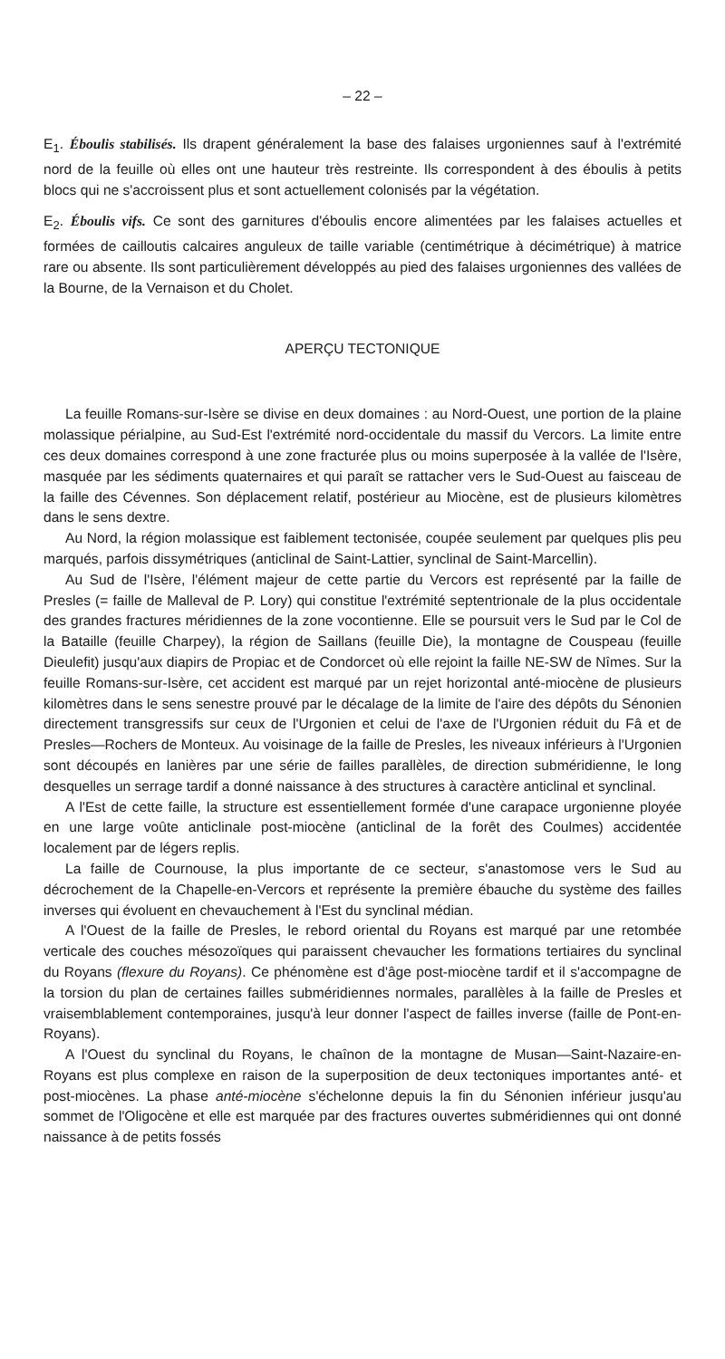– 22 –
E<sub>1</sub>. Éboulis stabilisés. Ils drapent généralement la base des falaises urgoniennes sauf à l'extrémité nord de la feuille où elles ont une hauteur très restreinte. Ils correspondent à des éboulis à petits blocs qui ne s'accroissent plus et sont actuellement colonisés par la végétation.
E<sub>2</sub>. Éboulis vifs. Ce sont des garnitures d'éboulis encore alimentées par les falaises actuelles et formées de cailloutis calcaires anguleux de taille variable (centimétrique à décimétrique) à matrice rare ou absente. Ils sont particulièrement développés au pied des falaises urgoniennes des vallées de la Bourne, de la Vernaison et du Cholet.
APERÇU TECTONIQUE
La feuille Romans-sur-Isère se divise en deux domaines : au Nord-Ouest, une portion de la plaine molassique périalpine, au Sud-Est l'extrémité nord-occidentale du massif du Vercors. La limite entre ces deux domaines correspond à une zone fracturée plus ou moins superposée à la vallée de l'Isère, masquée par les sédiments quaternaires et qui paraît se rattacher vers le Sud-Ouest au faisceau de la faille des Cévennes. Son déplacement relatif, postérieur au Miocène, est de plusieurs kilomètres dans le sens dextre.
Au Nord, la région molassique est faiblement tectonisée, coupée seulement par quelques plis peu marqués, parfois dissymétriques (anticlinal de Saint-Lattier, synclinal de Saint-Marcellin).
Au Sud de l'Isère, l'élément majeur de cette partie du Vercors est représenté par la faille de Presles (= faille de Malleval de P. Lory) qui constitue l'extrémité septentrionale de la plus occidentale des grandes fractures méridiennes de la zone vocontienne. Elle se poursuit vers le Sud par le Col de la Bataille (feuille Charpey), la région de Saillans (feuille Die), la montagne de Couspeau (feuille Dieulefit) jusqu'aux diapirs de Propiac et de Condorcet où elle rejoint la faille NE-SW de Nîmes. Sur la feuille Romans-sur-Isère, cet accident est marqué par un rejet horizontal anté-miocène de plusieurs kilomètres dans le sens senestre prouvé par le décalage de la limite de l'aire des dépôts du Sénonien directement transgressifs sur ceux de l'Urgonien et celui de l'axe de l'Urgonien réduit du Fâ et de Presles—Rochers de Monteux. Au voisinage de la faille de Presles, les niveaux inférieurs à l'Urgonien sont découpés en lanières par une série de failles parallèles, de direction subméridienne, le long desquelles un serrage tardif a donné naissance à des structures à caractère anticlinal et synclinal.
A l'Est de cette faille, la structure est essentiellement formée d'une carapace urgonienne ployée en une large voûte anticlinale post-miocène (anticlinal de la forêt des Coulmes) accidentée localement par de légers replis.
La faille de Cournouse, la plus importante de ce secteur, s'anastomose vers le Sud au décrochement de la Chapelle-en-Vercors et représente la première ébauche du système des failles inverses qui évoluent en chevauchement à l'Est du synclinal médian.
A l'Ouest de la faille de Presles, le rebord oriental du Royans est marqué par une retombée verticale des couches mésozoïques qui paraissent chevaucher les formations tertiaires du synclinal du Royans (flexure du Royans). Ce phénomène est d'âge post-miocène tardif et il s'accompagne de la torsion du plan de certaines failles subméridiennes normales, parallèles à la faille de Presles et vraisemblablement contemporaines, jusqu'à leur donner l'aspect de failles inverse (faille de Pont-en-Royans).
A l'Ouest du synclinal du Royans, le chaînon de la montagne de Musan—Saint-Nazaire-en-Royans est plus complexe en raison de la superposition de deux tectoniques importantes anté- et post-miocènes. La phase anté-miocène s'échelonne depuis la fin du Sénonien inférieur jusqu'au sommet de l'Oligocène et elle est marquée par des fractures ouvertes subméridiennes qui ont donné naissance à de petits fossés